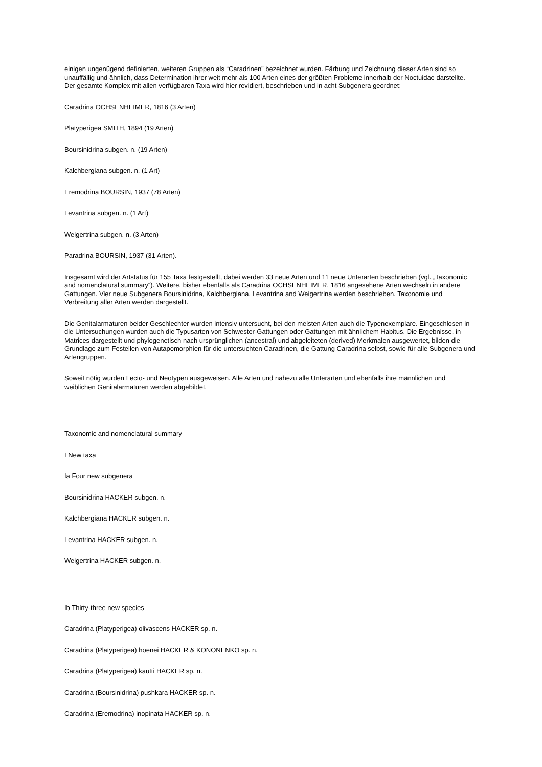einigen ungenügend definierten, weiteren Gruppen als “Caradrinen” bezeichnet wurden. Färbung und Zeichnung dieser Arten sind so unauffällig und ähnlich, dass Determination ihrer weit mehr als 100 Arten eines der größten Probleme innerhalb der Noctuidae darstellte. Der gesamte Komplex mit allen verfügbaren Taxa wird hier revidiert, beschrieben und in acht Subgenera geordnet:
Caradrina OCHSENHEIMER, 1816 (3 Arten)
Platyperigea SMITH, 1894 (19 Arten)
Boursinidrina subgen. n. (19 Arten)
Kalchbergiana subgen. n. (1 Art)
Eremodrina BOURSIN, 1937 (78 Arten)
Levantrina subgen. n. (1 Art)
Weigertrina subgen. n. (3 Arten)
Paradrina BOURSIN, 1937 (31 Arten).
Insgesamt wird der Artstatus für 155 Taxa festgestellt, dabei werden 33 neue Arten und 11 neue Unterarten beschrieben (vgl. „Taxonomic and nomenclatural summary“). Weitere, bisher ebenfalls als Caradrina OCHSENHEIMER, 1816 angesehene Arten wechseln in andere Gattungen. Vier neue Subgenera Boursinidrina, Kalchbergiana, Levantrina and Weigertrina werden beschrieben. Taxonomie und Verbreitung aller Arten werden dargestellt.
Die Genitalarmaturen beider Geschlechter wurden intensiv untersucht, bei den meisten Arten auch die Typenexemplare. Eingeschlosen in die Untersuchungen wurden auch die Typusarten von Schwester-Gattungen oder Gattungen mit ähnlichem Habitus. Die Ergebnisse, in Matrices dargestellt und phylogenetisch nach ursprünglichen (ancestral) und abgeleiteten (derived) Merkmalen ausgewertet, bilden die Grundlage zum Festellen von Autapomorphien für die untersuchten Caradrinen, die Gattung Caradrina selbst, sowie für alle Subgenera und Artengruppen.
Soweit nötig wurden Lecto- und Neotypen ausgeweisen. Alle Arten und nahezu alle Unterarten und ebenfalls ihre männlichen und weiblichen Genitalarmaturen werden abgebildet.
Taxonomic and nomenclatural summary
I New taxa
Ia Four new subgenera
Boursinidrina HACKER subgen. n.
Kalchbergiana HACKER subgen. n.
Levantrina HACKER subgen. n.
Weigertrina HACKER subgen. n.
Ib Thirty-three new species
Caradrina (Platyperigea) olivascens HACKER sp. n.
Caradrina (Platyperigea) hoenei HACKER & KONONENKO sp. n.
Caradrina (Platyperigea) kautti HACKER sp. n.
Caradrina (Boursinidrina) pushkara HACKER sp. n.
Caradrina (Eremodrina) inopinata HACKER sp. n.